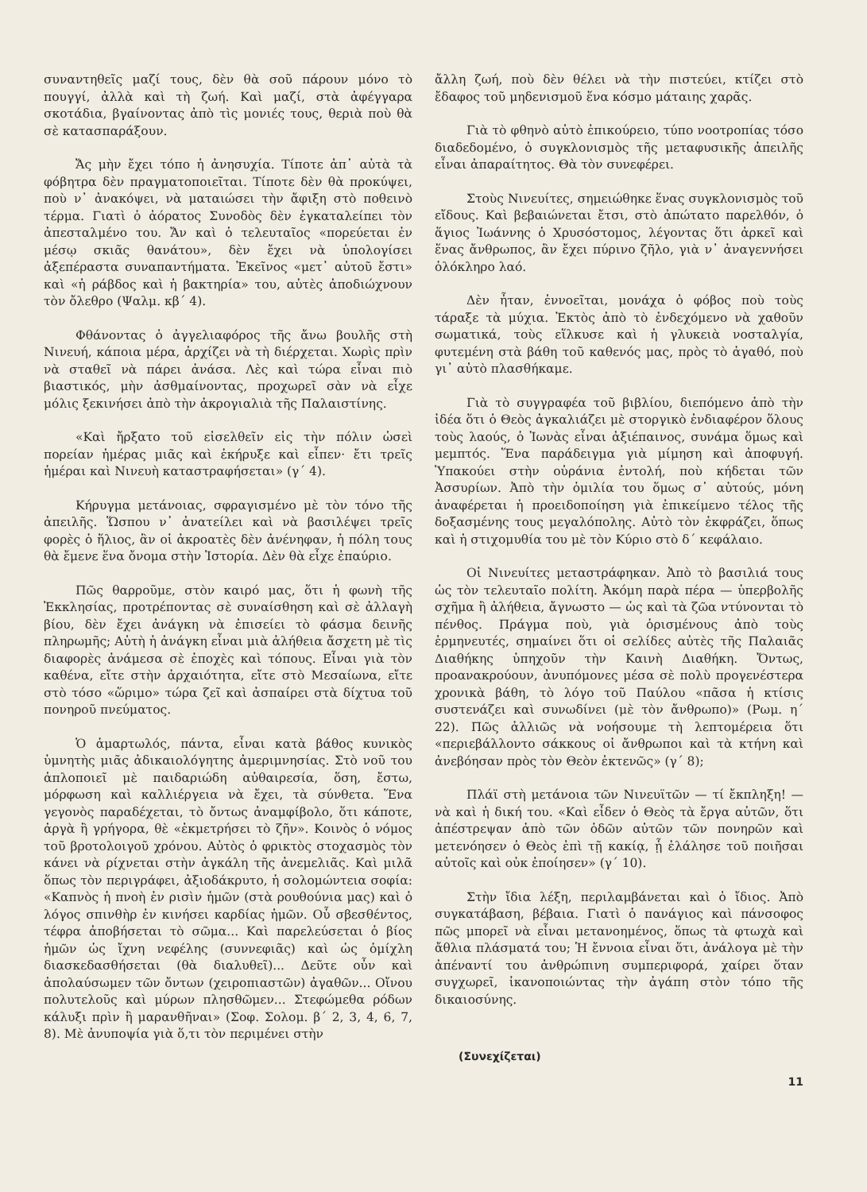συναντηθεῖς μαζί τους, δὲν θὰ σοῦ πάρουν μόνο τὸ πουγγί, ἀλλὰ καὶ τὴ ζωή. Καὶ μαζί, στὰ ἀφέγγαρα σκοτάδια, βγαίνοντας ἀπὸ τὶς μονιές τους, θεριὰ ποὺ θὰ σὲ κατασπαράξουν.
Ἄς μὴν ἔχει τόπο ἡ ἀνησυχία. Τίποτε ἀπ᾿ αὐτὰ τὰ φόβητρα δὲν πραγματοποιεῖται. Τίποτε δὲν θὰ προκύψει, ποὺ ν᾿ ἀνακόψει, νὰ ματαιώσει τὴν ἄφιξη στὸ ποθεινὸ τέρμα. Γιατὶ ὁ ἀόρατος Συνοδὸς δὲν ἐγκαταλείπει τὸν ἀπεσταλμένο του. Ἄν καὶ ὁ τελευταῖος «πορεύεται ἐν μέσῳ σκιᾶς θανάτου», δὲν ἔχει νὰ ὑπολογίσει ἀξεπέραστα συναπαντήματα. Ἐκεῖνος «μετ᾿ αὐτοῦ ἔστι» καὶ «ἡ ράβδος καὶ ἡ βακτηρία» του, αὐτὲς ἀποδιώχνουν τὸν ὄλεθρο (Ψαλμ. κβ΄ 4).
Φθάνοντας ὁ ἀγγελιαφόρος τῆς ἄνω βουλῆς στὴ Νινευή, κάποια μέρα, ἀρχίζει νὰ τὴ διέρχεται. Χωρὶς πρὶν νὰ σταθεῖ νὰ πάρει ἀνάσα. Λὲς καὶ τώρα εἶναι πιὸ βιαστικός, μὴν ἀσθμαίνοντας, προχωρεῖ σὰν νὰ εἶχε μόλις ξεκινήσει ἀπὸ τὴν ἀκρογιαλιὰ τῆς Παλαιστίνης.
«Καὶ ἤρξατο τοῦ εἰσελθεῖν εἰς τὴν πόλιν ὡσεὶ πορείαν ἡμέρας μιᾶς καὶ ἐκήρυξε καὶ εἶπεν· ἔτι τρεῖς ἡμέραι καὶ Νινευὴ καταστραφήσεται» (γ΄ 4).
Κήρυγμα μετάνοιας, σφραγισμένο μὲ τὸν τόνο τῆς ἀπειλῆς. Ὥσπου ν᾿ ἀνατείλει καὶ νὰ βασιλέψει τρεῖς φορὲς ὁ ἥλιος, ἂν οἱ ἀκροατὲς δὲν ἀνένηφαν, ἡ πόλη τους θὰ ἔμενε ἕνα ὄνομα στὴν Ἱστορία. Δὲν θὰ εἶχε ἐπαύριο.
Πῶς θαρροῦμε, στὸν καιρό μας, ὅτι ἡ φωνὴ τῆς Ἐκκλησίας, προτρέποντας σὲ συναίσθηση καὶ σὲ ἀλλαγὴ βίου, δὲν ἔχει ἀνάγκη νὰ ἐπισείει τὸ φάσμα δεινῆς πληρωμῆς; Αὐτὴ ἡ ἀνάγκη εἶναι μιὰ ἀλήθεια ἄσχετη μὲ τὶς διαφορὲς ἀνάμεσα σὲ ἐποχὲς καὶ τόπους. Εἶναι γιὰ τὸν καθένα, εἴτε στὴν ἀρχαιότητα, εἴτε στὸ Μεσαίωνα, εἴτε στὸ τόσο «ὥριμο» τώρα ζεῖ καὶ ἀσπαίρει στὰ δίχτυα τοῦ πονηροῦ πνεύματος.
Ὁ ἁμαρτωλός, πάντα, εἶναι κατὰ βάθος κυνικὸς ὑμνητὴς μιᾶς ἀδικαιολόγητης ἀμεριμνησίας. Στὸ νοῦ του ἁπλοποιεῖ μὲ παιδαριώδη αὐθαιρεσία, ὅση, ἔστω, μόρφωση καὶ καλλιέργεια νὰ ἔχει, τὰ σύνθετα. Ἕνα γεγονὸς παραδέχεται, τὸ ὄντως ἀναμφίβολο, ὅτι κάποτε, ἀργὰ ἢ γρήγορα, θὲ «ἐκμετρήσει τὸ ζῆν». Κοινὸς ὁ νόμος τοῦ βροτολοιγοῦ χρόνου. Αὐτὸς ὁ φρικτὸς στοχασμὸς τὸν κάνει νὰ ρίχνεται στὴν ἀγκάλη τῆς ἀνεμελιᾶς. Καὶ μιλᾶ ὅπως τὸν περιγράφει, ἀξιοδάκρυτο, ἡ σολομώντεια σοφία: «Καπνὸς ἡ πνοὴ ἐν ρισὶν ἡμῶν (στὰ ρουθούνια μας) καὶ ὁ λόγος σπινθὴρ ἐν κινήσει καρδίας ἡμῶν. Οὗ σβεσθέντος, τέφρα ἀποβήσεται τὸ σῶμα... Καὶ παρελεύσεται ὁ βίος ἡμῶν ὡς ἴχνη νεφέλης (συννεφιᾶς) καὶ ὡς ὁμίχλη διασκεδασθήσεται (θὰ διαλυθεῖ)... Δεῦτε οὖν καὶ ἀπολαύσωμεν τῶν ὄντων (χειροπιαστῶν) ἀγαθῶν... Οἴνου πολυτελοῦς καὶ μύρων πλησθῶμεν... Στεφώμεθα ρόδων κάλυξι πρὶν ἢ μαρανθῆναι» (Σοφ. Σολομ. β΄ 2, 3, 4, 6, 7, 8). Μὲ ἀνυποψία γιὰ ὅ,τι τὸν περιμένει στὴν
ἄλλη ζωή, ποὺ δὲν θέλει νὰ τὴν πιστεύει, κτίζει στὸ ἔδαφος τοῦ μηδενισμοῦ ἕνα κόσμο μάταιης χαρᾶς.
Γιὰ τὸ φθηνὸ αὐτὸ ἐπικούρειο, τύπο νοοτροπίας τόσο διαδεδομένο, ὁ συγκλονισμὸς τῆς μεταφυσικῆς ἀπειλῆς εἶναι ἀπαραίτητος. Θὰ τὸν συνεφέρει.
Στοὺς Νινευίτες, σημειώθηκε ἕνας συγκλονισμὸς τοῦ εἴδους. Καὶ βεβαιώνεται ἔτσι, στὸ ἀπώτατο παρελθόν, ὁ ἅγιος Ἰωάννης ὁ Χρυσόστομος, λέγοντας ὅτι ἀρκεῖ καὶ ἕνας ἄνθρωπος, ἂν ἔχει πύρινο ζῆλο, γιὰ ν᾿ ἀναγεννήσει ὁλόκληρο λαό.
Δὲν ἦταν, ἐννοεῖται, μονάχα ὁ φόβος ποὺ τοὺς τάραξε τὰ μύχια. Ἐκτὸς ἀπὸ τὸ ἐνδεχόμενο νὰ χαθοῦν σωματικά, τοὺς εἵλκυσε καὶ ἡ γλυκειὰ νοσταλγία, φυτεμένη στὰ βάθη τοῦ καθενός μας, πρὸς τὸ ἀγαθό, ποὺ γι᾿ αὐτὸ πλασθήκαμε.
Γιὰ τὸ συγγραφέα τοῦ βιβλίου, διεπόμενο ἀπὸ τὴν ἰδέα ὅτι ὁ Θεὸς ἀγκαλιάζει μὲ στοργικὸ ἐνδιαφέρον ὅλους τοὺς λαούς, ὁ Ἰωνὰς εἶναι ἀξιέπαινος, συνάμα ὅμως καὶ μεμπτός. Ἕνα παράδειγμα γιὰ μίμηση καὶ ἀποφυγή. Ὑπακούει στὴν οὐράνια ἐντολή, ποὺ κήδεται τῶν Ἀσσυρίων. Ἀπὸ τὴν ὁμιλία του ὅμως σ᾿ αὐτούς, μόνη ἀναφέρεται ἡ προειδοποίηση γιὰ ἐπικείμενο τέλος τῆς δοξασμένης τους μεγαλόπολης. Αὐτὸ τὸν ἐκφράζει, ὅπως καὶ ἡ στιχομυθία του μὲ τὸν Κύριο στὸ δ΄ κεφάλαιο.
Οἱ Νινευίτες μεταστράφηκαν. Ἀπὸ τὸ βασιλιά τους ὡς τὸν τελευταῖο πολίτη. Ἀκόμη παρὰ πέρα — ὑπερβολῆς σχῆμα ἢ ἀλήθεια, ἄγνωστο — ὡς καὶ τὰ ζῶα ντύνονται τὸ πένθος. Πράγμα ποὺ, γιὰ ὁρισμένους ἀπὸ τοὺς ἑρμηνευτές, σημαίνει ὅτι οἱ σελίδες αὐτὲς τῆς Παλαιᾶς Διαθήκης ὑπηχοῦν τὴν Καινὴ Διαθήκη. Ὄντως, προανακρούουν, ἀνυπόμονες μέσα σὲ πολὺ προγενέστερα χρονικὰ βάθη, τὸ λόγο τοῦ Παύλου «πᾶσα ἡ κτίσις συστενάζει καὶ συνωδίνει (μὲ τὸν ἄνθρωπο)» (Ρωμ. η΄ 22). Πῶς ἀλλιῶς νὰ νοήσουμε τὴ λεπτομέρεια ὅτι «περιεβάλλοντο σάκκους οἱ ἄνθρωποι καὶ τὰ κτήνη καὶ ἀνεβόησαν πρὸς τὸν Θεὸν ἐκτενῶς» (γ΄ 8);
Πλάϊ στὴ μετάνοια τῶν Νινευϊτῶν — τί ἔκπληξη! — νὰ καὶ ἡ δική του. «Καὶ εἶδεν ὁ Θεὸς τὰ ἔργα αὐτῶν, ὅτι ἀπέστρεψαν ἀπὸ τῶν ὁδῶν αὐτῶν τῶν πονηρῶν καὶ μετενόησεν ὁ Θεὸς ἐπὶ τῇ κακίᾳ, ᾗ ἐλάλησε τοῦ ποιῆσαι αὐτοῖς καὶ οὐκ ἐποίησεν» (γ΄ 10).
Στὴν ἴδια λέξη, περιλαμβάνεται καὶ ὁ ἴδιος. Ἀπὸ συγκατάβαση, βέβαια. Γιατὶ ὁ πανάγιος καὶ πάνσοφος πῶς μπορεῖ νὰ εἶναι μετανοημένος, ὅπως τὰ φτωχὰ καὶ ἄθλια πλάσματά του; Ἡ ἔννοια εἶναι ὅτι, ἀνάλογα μὲ τὴν ἀπέναντί του ἀνθρώπινη συμπεριφορά, χαίρει ὅταν συγχωρεῖ, ἱκανοποιώντας τὴν ἀγάπη στὸν τόπο τῆς δικαιοσύνης.
(Συνεχίζεται)
11